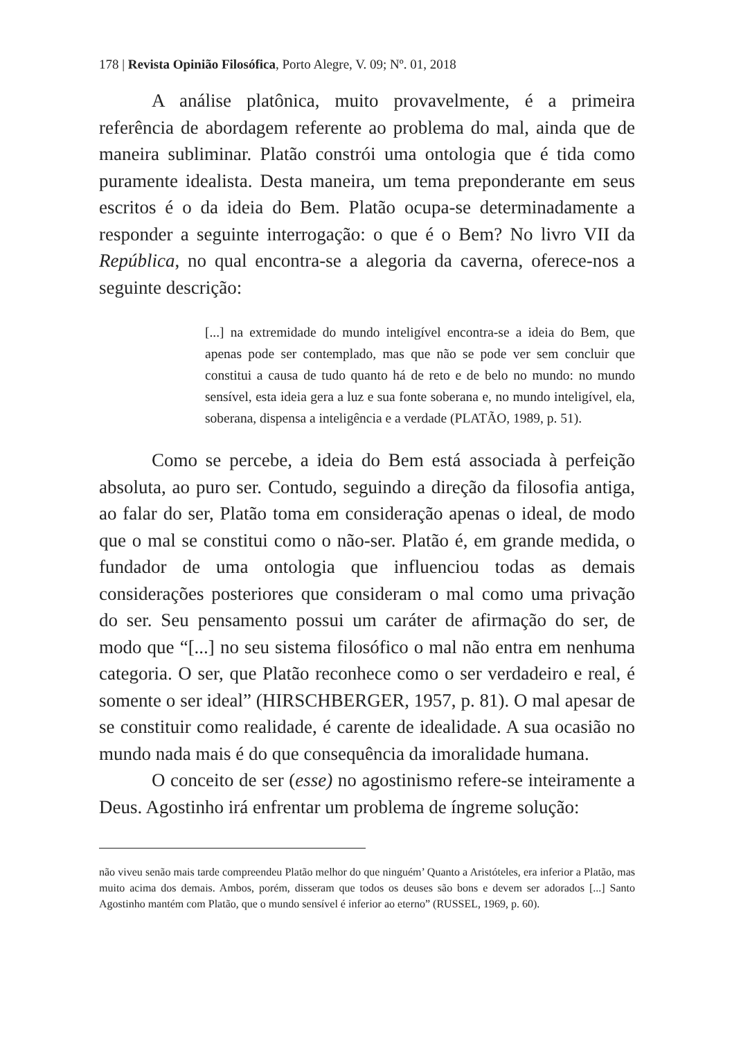178 | Revista Opinião Filosófica, Porto Alegre, V. 09; Nº. 01, 2018
A análise platônica, muito provavelmente, é a primeira referência de abordagem referente ao problema do mal, ainda que de maneira subliminar. Platão constrói uma ontologia que é tida como puramente idealista. Desta maneira, um tema preponderante em seus escritos é o da ideia do Bem. Platão ocupa-se determinadamente a responder a seguinte interrogação: o que é o Bem? No livro VII da República, no qual encontra-se a alegoria da caverna, oferece-nos a seguinte descrição:
[...] na extremidade do mundo inteligível encontra-se a ideia do Bem, que apenas pode ser contemplado, mas que não se pode ver sem concluir que constitui a causa de tudo quanto há de reto e de belo no mundo: no mundo sensível, esta ideia gera a luz e sua fonte soberana e, no mundo inteligível, ela, soberana, dispensa a inteligência e a verdade (PLATÃO, 1989, p. 51).
Como se percebe, a ideia do Bem está associada à perfeição absoluta, ao puro ser. Contudo, seguindo a direção da filosofia antiga, ao falar do ser, Platão toma em consideração apenas o ideal, de modo que o mal se constitui como o não-ser. Platão é, em grande medida, o fundador de uma ontologia que influenciou todas as demais considerações posteriores que consideram o mal como uma privação do ser. Seu pensamento possui um caráter de afirmação do ser, de modo que “[...] no seu sistema filosófico o mal não entra em nenhuma categoria. O ser, que Platão reconhece como o ser verdadeiro e real, é somente o ser ideal” (HIRSCHBERGER, 1957, p. 81). O mal apesar de se constituir como realidade, é carente de idealidade. A sua ocasião no mundo nada mais é do que consequência da imoralidade humana.
O conceito de ser (esse) no agostinismo refere-se inteiramente a Deus. Agostinho irá enfrentar um problema de íngreme solução:
não viveu senão mais tarde compreendeu Platão melhor do que ninguém’ Quanto a Aristóteles, era inferior a Platão, mas muito acima dos demais. Ambos, porém, disseram que todos os deuses são bons e devem ser adorados [...] Santo Agostinho mantém com Platão, que o mundo sensível é inferior ao eterno” (RUSSEL, 1969, p. 60).